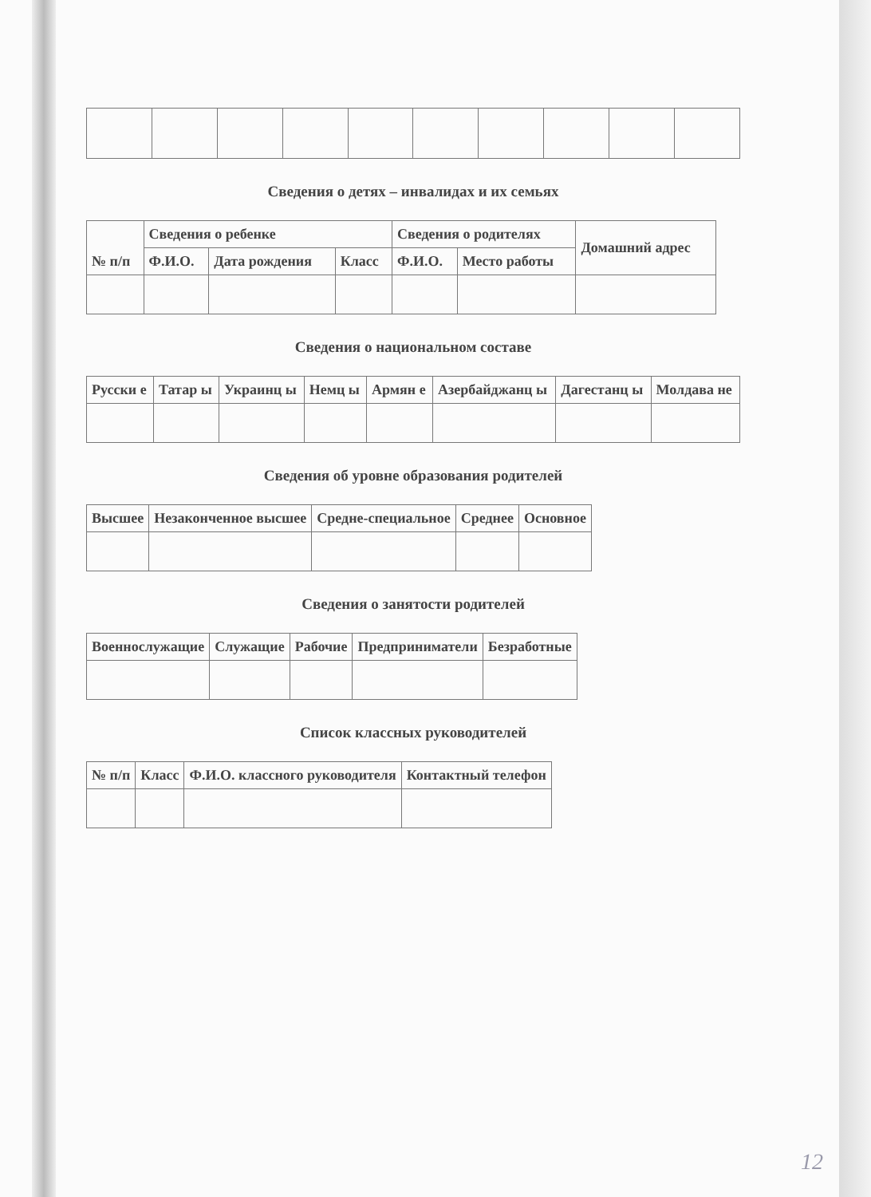Сведения о детях – инвалидах и их семьях
| № п/п | Сведения о ребенке | | | Сведения о родителях | | Домашний адрес |
| --- | --- | --- | --- | --- | --- | --- |
| | Ф.И.О. | Дата рождения | Класс | Ф.И.О. | Место работы | |
Сведения о национальном составе
| Русски е | Татар ы | Украинц ы | Немц ы | Армян е | Азербайджанц ы | Дагестанц ы | Молдава не |
| --- | --- | --- | --- | --- | --- | --- | --- |
Сведения об уровне образования родителей
| Высшее | Незаконченное высшее | Средне-специальное | Среднее | Основное |
| --- | --- | --- | --- | --- |
Сведения о занятости родителей
| Военнослужащие | Служащие | Рабочие | Предприниматели | Безработные |
| --- | --- | --- | --- | --- |
Список классных руководителей
| № п/п | Класс | Ф.И.О. классного руководителя | Контактный телефон |
| --- | --- | --- | --- |
12